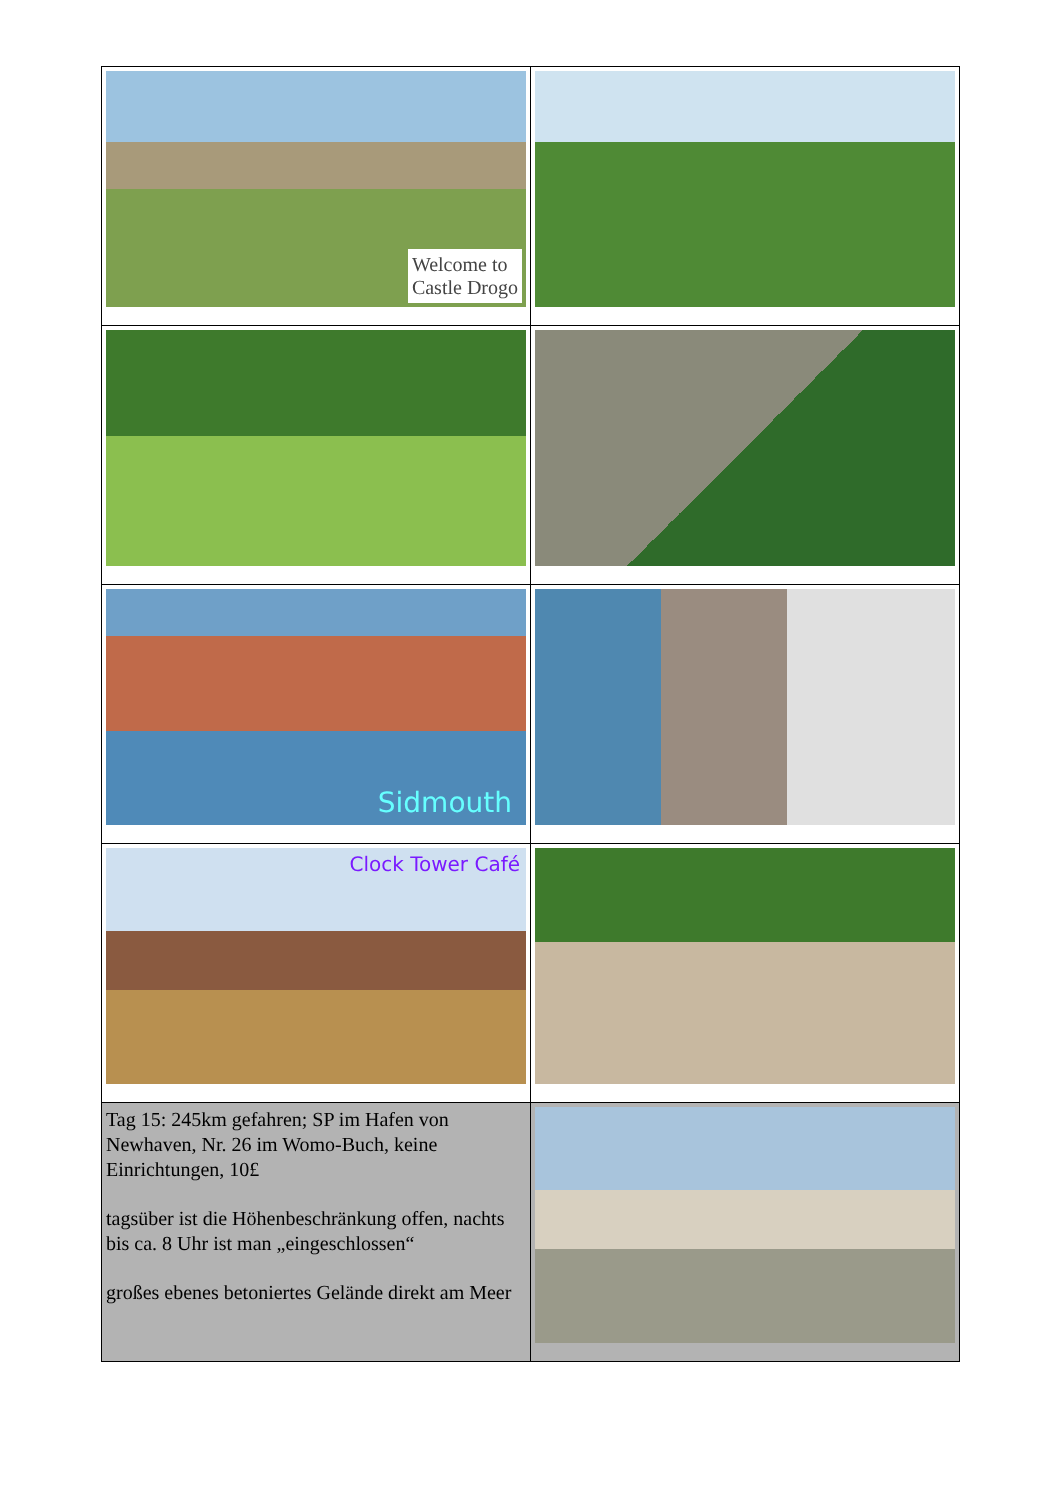| Welcome to Castle Drogo | |
| Sidmouth | |
| Clock Tower Café | |
| Tag 15: 245km gefahren; SP im Hafen von Newhaven, Nr. 26 im Womo-Buch, keine Einrichtungen, 10£ tagsüber ist die Höhenbeschränkung offen, nachts bis ca. 8 Uhr ist man „eingeschlossen“ großes ebenes betoniertes Gelände direkt am Meer | |